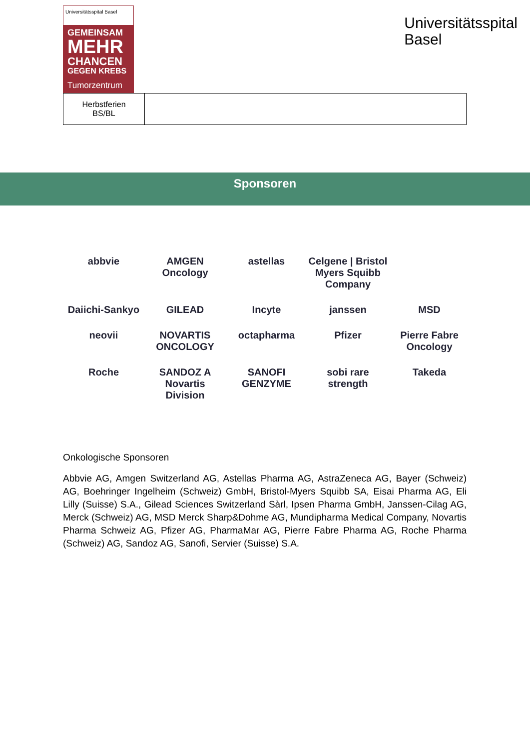Universitätsspital Basel
GEMEINSAM
MEHR
CHANCEN
GEGEN KREBS
Tumorzentrum
Universitätsspital
Basel
| Herbstferien BS/BL | |
Sponsoren
abbvie
AMGEN Oncology
astellas
Celgene | Bristol Myers Squibb Company
Daiichi-Sankyo
GILEAD
Incyte
janssen
MSD
neovii
NOVARTIS ONCOLOGY
octapharma
Pfizer
Pierre Fabre Oncology
Roche
SANDOZ A Novartis Division
SANOFI GENZYME
sobi rare strength
Takeda
Onkologische Sponsoren
Abbvie AG, Amgen Switzerland AG, Astellas Pharma AG, AstraZeneca AG, Bayer (Schweiz) AG, Boehringer Ingelheim (Schweiz) GmbH, Bristol-Myers Squibb SA, Eisai Pharma AG, Eli Lilly (Suisse) S.A., Gilead Sciences Switzerland Sàrl, Ipsen Pharma GmbH, Janssen-Cilag AG, Merck (Schweiz) AG, MSD Merck Sharp&Dohme AG, Mundipharma Medical Company, Novartis Pharma Schweiz AG, Pfizer AG, PharmaMar AG, Pierre Fabre Pharma AG, Roche Pharma (Schweiz) AG, Sandoz AG, Sanofi, Servier (Suisse) S.A.